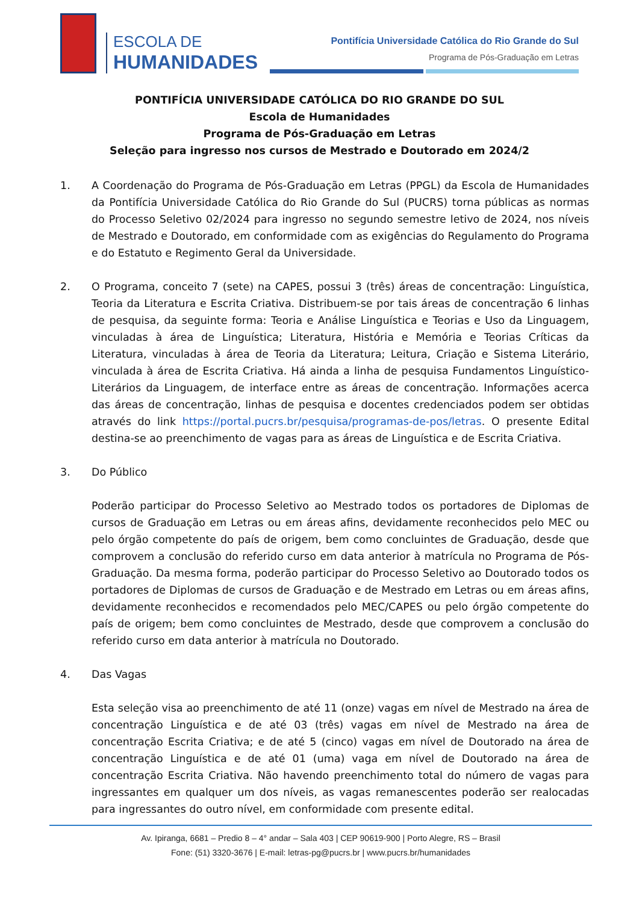ESCOLA DE
HUMANIDADES
Pontifícia Universidade Católica do Rio Grande do Sul
Programa de Pós-Graduação em Letras
PONTIFÍCIA UNIVERSIDADE CATÓLICA DO RIO GRANDE DO SUL
Escola de Humanidades
Programa de Pós-Graduação em Letras
Seleção para ingresso nos cursos de Mestrado e Doutorado em 2024/2
1. A Coordenação do Programa de Pós-Graduação em Letras (PPGL) da Escola de Humanidades da Pontifícia Universidade Católica do Rio Grande do Sul (PUCRS) torna públicas as normas do Processo Seletivo 02/2024 para ingresso no segundo semestre letivo de 2024, nos níveis de Mestrado e Doutorado, em conformidade com as exigências do Regulamento do Programa e do Estatuto e Regimento Geral da Universidade.
2. O Programa, conceito 7 (sete) na CAPES, possui 3 (três) áreas de concentração: Linguística, Teoria da Literatura e Escrita Criativa. Distribuem-se por tais áreas de concentração 6 linhas de pesquisa, da seguinte forma: Teoria e Análise Linguística e Teorias e Uso da Linguagem, vinculadas à área de Linguística; Literatura, História e Memória e Teorias Críticas da Literatura, vinculadas à área de Teoria da Literatura; Leitura, Criação e Sistema Literário, vinculada à área de Escrita Criativa. Há ainda a linha de pesquisa Fundamentos Linguístico-Literários da Linguagem, de interface entre as áreas de concentração. Informações acerca das áreas de concentração, linhas de pesquisa e docentes credenciados podem ser obtidas através do link https://portal.pucrs.br/pesquisa/programas-de-pos/letras. O presente Edital destina-se ao preenchimento de vagas para as áreas de Linguística e de Escrita Criativa.
3. Do Público
Poderão participar do Processo Seletivo ao Mestrado todos os portadores de Diplomas de cursos de Graduação em Letras ou em áreas afins, devidamente reconhecidos pelo MEC ou pelo órgão competente do país de origem, bem como concluintes de Graduação, desde que comprovem a conclusão do referido curso em data anterior à matrícula no Programa de Pós-Graduação. Da mesma forma, poderão participar do Processo Seletivo ao Doutorado todos os portadores de Diplomas de cursos de Graduação e de Mestrado em Letras ou em áreas afins, devidamente reconhecidos e recomendados pelo MEC/CAPES ou pelo órgão competente do país de origem; bem como concluintes de Mestrado, desde que comprovem a conclusão do referido curso em data anterior à matrícula no Doutorado.
4. Das Vagas
Esta seleção visa ao preenchimento de até 11 (onze) vagas em nível de Mestrado na área de concentração Linguística e de até 03 (três) vagas em nível de Mestrado na área de concentração Escrita Criativa; e de até 5 (cinco) vagas em nível de Doutorado na área de concentração Linguística e de até 01 (uma) vaga em nível de Doutorado na área de concentração Escrita Criativa. Não havendo preenchimento total do número de vagas para ingressantes em qualquer um dos níveis, as vagas remanescentes poderão ser realocadas para ingressantes do outro nível, em conformidade com presente edital.
Av. Ipiranga, 6681 – Predio 8 – 4° andar – Sala 403 | CEP 90619-900 | Porto Alegre, RS – Brasil
Fone: (51) 3320-3676 | E-mail: letras-pg@pucrs.br | www.pucrs.br/humanidades